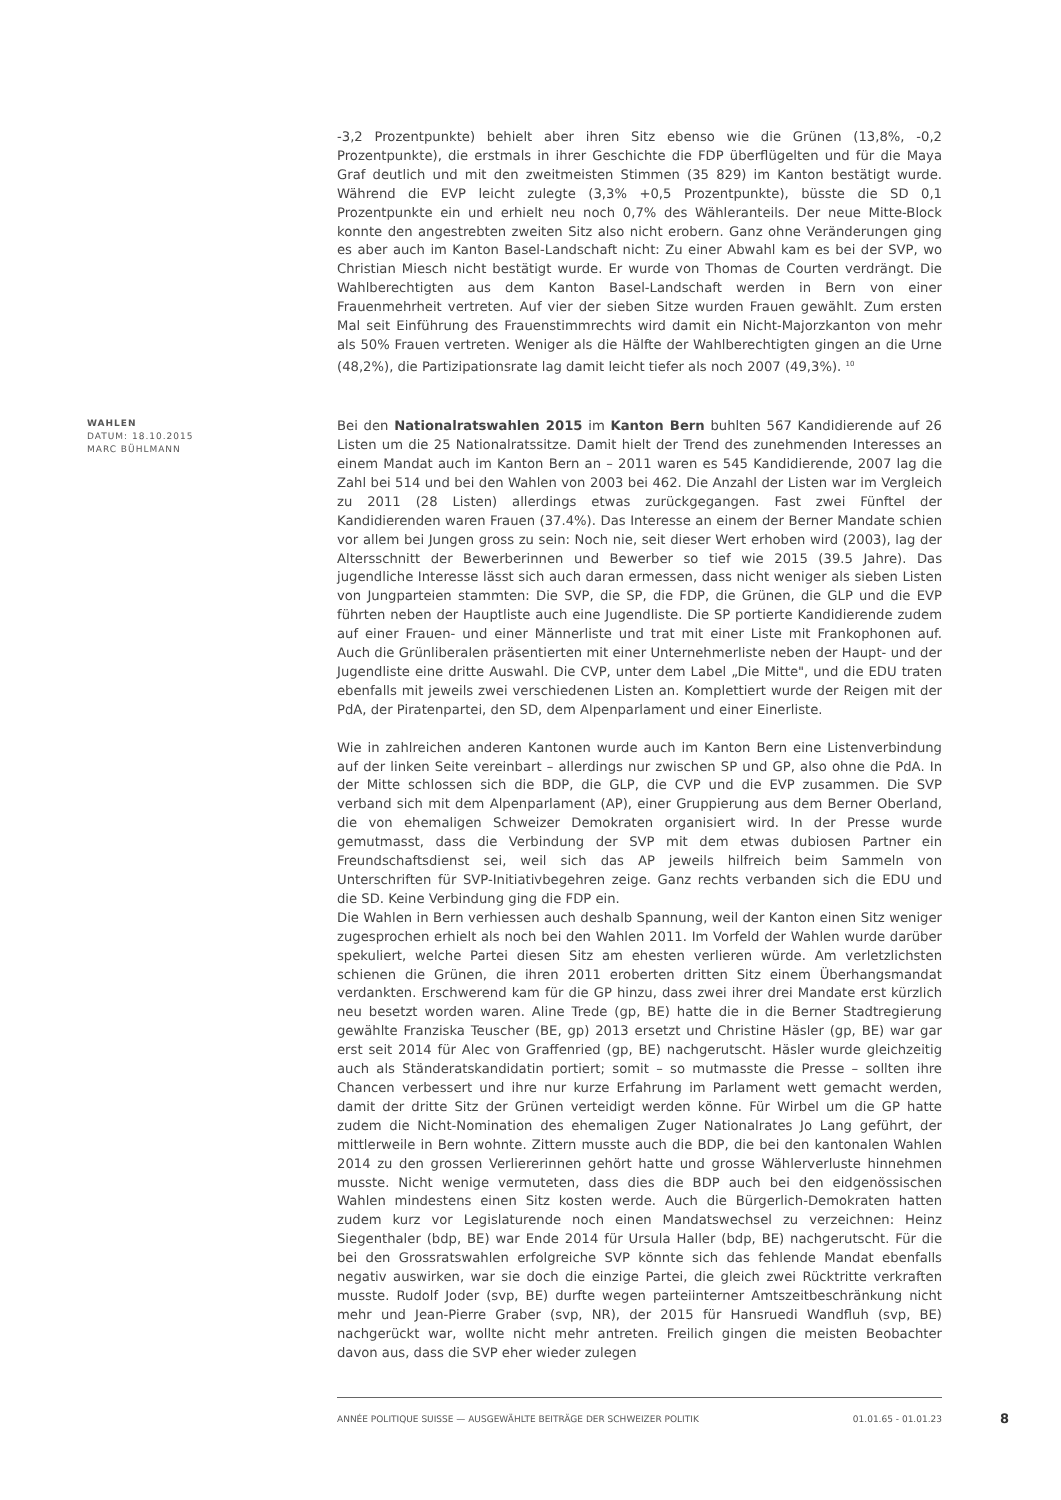-3,2 Prozentpunkte) behielt aber ihren Sitz ebenso wie die Grünen (13,8%, -0,2 Prozentpunkte), die erstmals in ihrer Geschichte die FDP überflügelten und für die Maya Graf deutlich und mit den zweitmeisten Stimmen (35 829) im Kanton bestätigt wurde. Während die EVP leicht zulegte (3,3% +0,5 Prozentpunkte), büsste die SD 0,1 Prozentpunkte ein und erhielt neu noch 0,7% des Wähleranteils. Der neue Mitte-Block konnte den angestrebten zweiten Sitz also nicht erobern. Ganz ohne Veränderungen ging es aber auch im Kanton Basel-Landschaft nicht: Zu einer Abwahl kam es bei der SVP, wo Christian Miesch nicht bestätigt wurde. Er wurde von Thomas de Courten verdrängt. Die Wahlberechtigten aus dem Kanton Basel-Landschaft werden in Bern von einer Frauenmehrheit vertreten. Auf vier der sieben Sitze wurden Frauen gewählt. Zum ersten Mal seit Einführung des Frauenstimmrechts wird damit ein Nicht-Majorzkanton von mehr als 50% Frauen vertreten. Weniger als die Hälfte der Wahlberechtigten gingen an die Urne (48,2%), die Partizipationsrate lag damit leicht tiefer als noch 2007 (49,3%). <sup>10</sup>
WAHLEN
DATUM: 18.10.2015
MARC BÜHLMANN
Bei den Nationalratswahlen 2015 im Kanton Bern buhlten 567 Kandidierende auf 26 Listen um die 25 Nationalratssitze. Damit hielt der Trend des zunehmenden Interesses an einem Mandat auch im Kanton Bern an – 2011 waren es 545 Kandidierende, 2007 lag die Zahl bei 514 und bei den Wahlen von 2003 bei 462. Die Anzahl der Listen war im Vergleich zu 2011 (28 Listen) allerdings etwas zurückgegangen. Fast zwei Fünftel der Kandidierenden waren Frauen (37.4%). Das Interesse an einem der Berner Mandate schien vor allem bei Jungen gross zu sein: Noch nie, seit dieser Wert erhoben wird (2003), lag der Altersschnitt der Bewerberinnen und Bewerber so tief wie 2015 (39.5 Jahre). Das jugendliche Interesse lässt sich auch daran ermessen, dass nicht weniger als sieben Listen von Jungparteien stammten: Die SVP, die SP, die FDP, die Grünen, die GLP und die EVP führten neben der Hauptliste auch eine Jugendliste. Die SP portierte Kandidierende zudem auf einer Frauen- und einer Männerliste und trat mit einer Liste mit Frankophonen auf. Auch die Grünliberalen präsentierten mit einer Unternehmerliste neben der Haupt- und der Jugendliste eine dritte Auswahl. Die CVP, unter dem Label „Die Mitte", und die EDU traten ebenfalls mit jeweils zwei verschiedenen Listen an. Komplettiert wurde der Reigen mit der PdA, der Piratenpartei, den SD, dem Alpenparlament und einer Einerliste.
Wie in zahlreichen anderen Kantonen wurde auch im Kanton Bern eine Listenverbindung auf der linken Seite vereinbart – allerdings nur zwischen SP und GP, also ohne die PdA. In der Mitte schlossen sich die BDP, die GLP, die CVP und die EVP zusammen. Die SVP verband sich mit dem Alpenparlament (AP), einer Gruppierung aus dem Berner Oberland, die von ehemaligen Schweizer Demokraten organisiert wird. In der Presse wurde gemutmasst, dass die Verbindung der SVP mit dem etwas dubiosen Partner ein Freundschaftsdienst sei, weil sich das AP jeweils hilfreich beim Sammeln von Unterschriften für SVP-Initiativbegehren zeige. Ganz rechts verbanden sich die EDU und die SD. Keine Verbindung ging die FDP ein.
Die Wahlen in Bern verhiessen auch deshalb Spannung, weil der Kanton einen Sitz weniger zugesprochen erhielt als noch bei den Wahlen 2011. Im Vorfeld der Wahlen wurde darüber spekuliert, welche Partei diesen Sitz am ehesten verlieren würde. Am verletzlichsten schienen die Grünen, die ihren 2011 eroberten dritten Sitz einem Überhangsmandat verdankten. Erschwerend kam für die GP hinzu, dass zwei ihrer drei Mandate erst kürzlich neu besetzt worden waren. Aline Trede (gp, BE) hatte die in die Berner Stadtregierung gewählte Franziska Teuscher (BE, gp) 2013 ersetzt und Christine Häsler (gp, BE) war gar erst seit 2014 für Alec von Graffenried (gp, BE) nachgerutscht. Häsler wurde gleichzeitig auch als Ständeratskandidatin portiert; somit – so mutmasste die Presse – sollten ihre Chancen verbessert und ihre nur kurze Erfahrung im Parlament wett gemacht werden, damit der dritte Sitz der Grünen verteidigt werden könne. Für Wirbel um die GP hatte zudem die Nicht-Nomination des ehemaligen Zuger Nationalrates Jo Lang geführt, der mittlerweile in Bern wohnte. Zittern musste auch die BDP, die bei den kantonalen Wahlen 2014 zu den grossen Verliererinnen gehört hatte und grosse Wählerverluste hinnehmen musste. Nicht wenige vermuteten, dass dies die BDP auch bei den eidgenössischen Wahlen mindestens einen Sitz kosten werde. Auch die Bürgerlich-Demokraten hatten zudem kurz vor Legislaturende noch einen Mandatswechsel zu verzeichnen: Heinz Siegenthaler (bdp, BE) war Ende 2014 für Ursula Haller (bdp, BE) nachgerutscht. Für die bei den Grossratswahlen erfolgreiche SVP könnte sich das fehlende Mandat ebenfalls negativ auswirken, war sie doch die einzige Partei, die gleich zwei Rücktritte verkraften musste. Rudolf Joder (svp, BE) durfte wegen parteiinterner Amtszeitbeschränkung nicht mehr und Jean-Pierre Graber (svp, NR), der 2015 für Hansruedi Wandfluh (svp, BE) nachgerückt war, wollte nicht mehr antreten. Freilich gingen die meisten Beobachter davon aus, dass die SVP eher wieder zulegen
ANNÉE POLITIQUE SUISSE — AUSGEWÄHLTE BEITRÄGE DER SCHWEIZER POLITIK 01.01.65 - 01.01.23
8